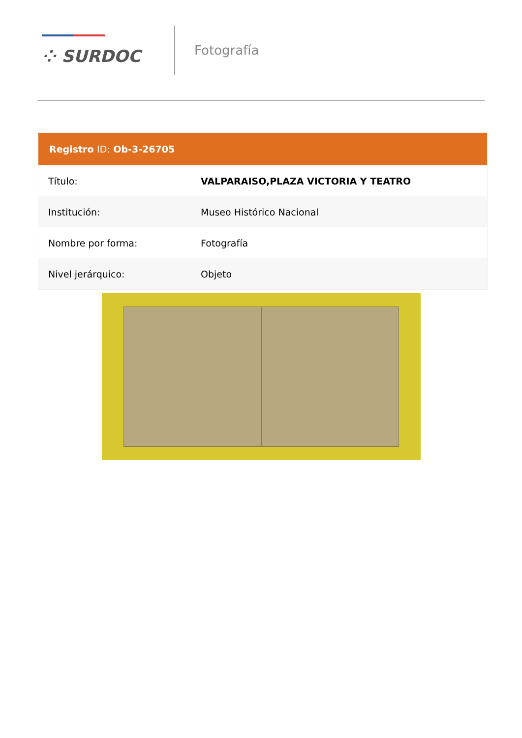⁘ SURDOC
Fotografía
| Registro ID: Ob-3-26705 | |
| --- | --- |
| Título: | VALPARAISO,PLAZA VICTORIA Y TEATRO |
| Institución: | Museo Histórico Nacional |
| Nombre por forma: | Fotografía |
| Nivel jerárquico: | Objeto |